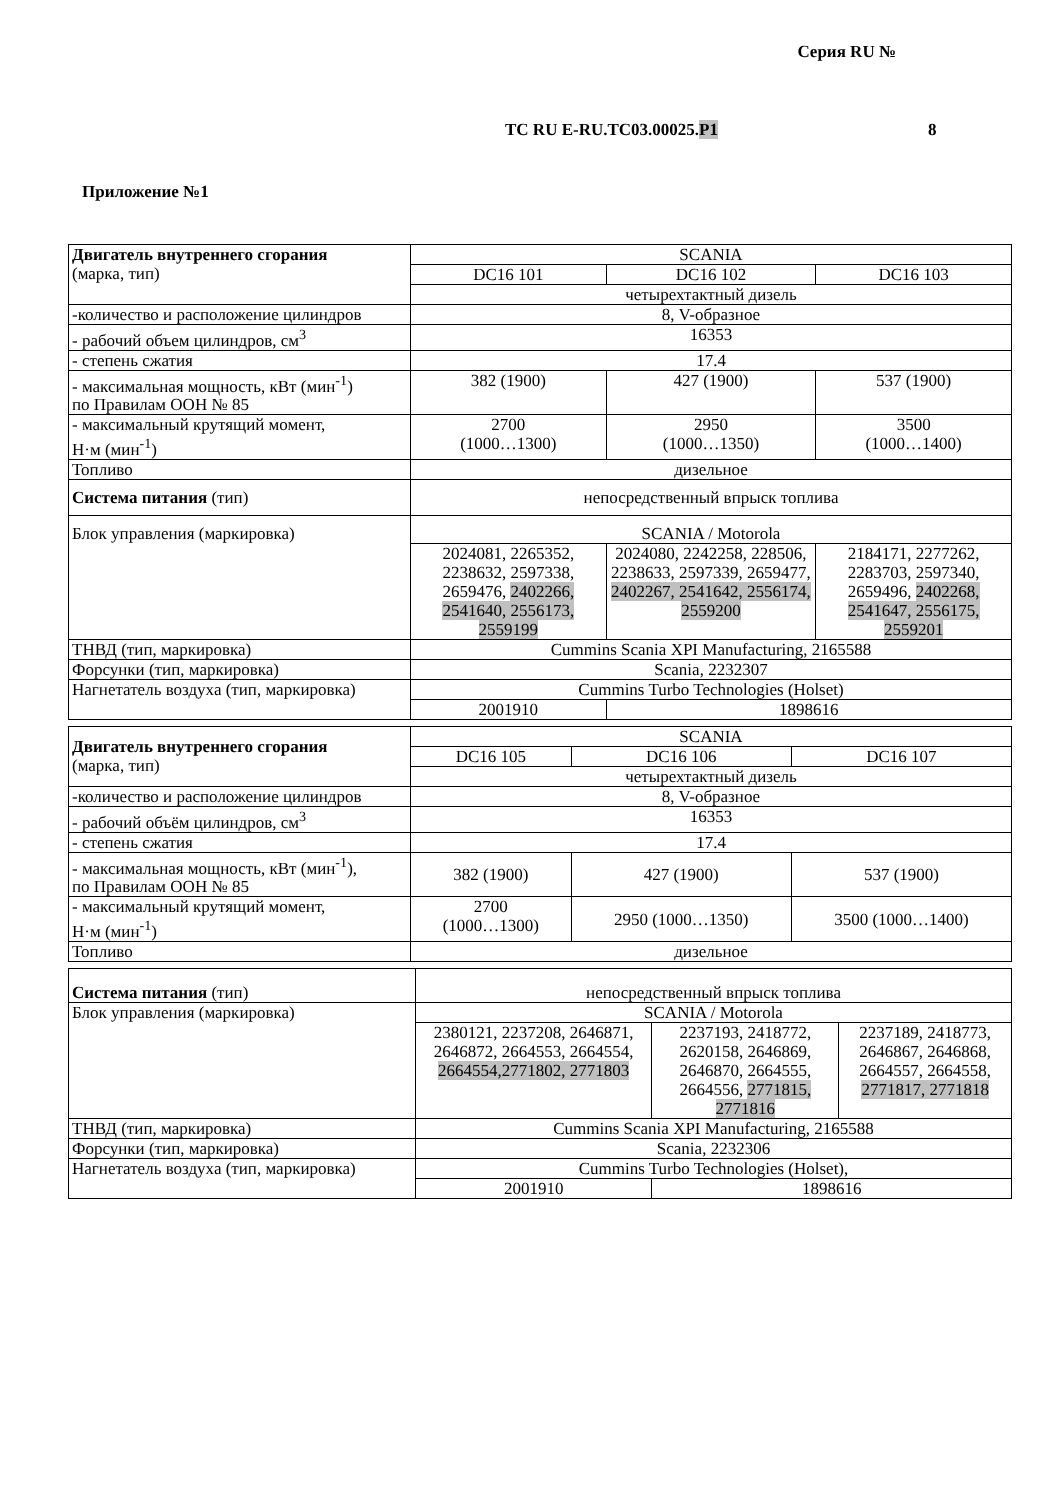Серия RU №
ТС RU E-RU.ТС03.00025.Р1 8
Приложение №1
| Двигатель внутреннего сгорания (марка, тип) | SCANIA | | |
| | DC16 101 | DC16 102 | DC16 103 |
| | четырехтактный дизель | | |
| -количество и расположение цилиндров | 8, V-образное | | |
| - рабочий объем цилиндров, см<sup>3</sup> | 16353 | | |
| - степень сжатия | 17.4 | | |
| - максимальная мощность, кВт (мин<sup>-1</sup>) по Правилам ООН № 85 | 382 (1900) | 427 (1900) | 537 (1900) |
| - максимальный крутящий момент, Н·м (мин<sup>-1</sup>) | 2700 (1000…1300) | 2950 (1000…1350) | 3500 (1000…1400) |
| Топливо | дизельное | | |
| Система питания (тип) | непосредственный впрыск топлива | | |
| Блок управления (маркировка) | SCANIA / Motorola | | |
| | 2024081, 2265352, 2238632, 2597338, 2659476, 2402266, 2541640, 2556173, 2559199 | 2024080, 2242258, 228506, 2238633, 2597339, 2659477, 2402267, 2541642, 2556174, 2559200 | 2184171, 2277262, 2283703, 2597340, 2659496, 2402268, 2541647, 2556175, 2559201 |
| ТНВД (тип, маркировка) | Cummins Scania XPI Manufacturing, 2165588 | | |
| Форсунки (тип, маркировка) | Scania, 2232307 | | |
| Нагнетатель воздуха (тип, маркировка) | Cummins Turbo Technologies (Holset) | | |
| | 2001910 | 1898616 | |
| Двигатель внутреннего сгорания (марка, тип) | SCANIA | | |
| | DC16 105 | DC16 106 | DC16 107 |
| | четырехтактный дизель | | |
| -количество и расположение цилиндров | 8, V-образное | | |
| - рабочий объём цилиндров, см<sup>3</sup> | 16353 | | |
| - степень сжатия | 17.4 | | |
| - максимальная мощность, кВт (мин<sup>-1</sup>), по Правилам ООН № 85 | 382 (1900) | 427 (1900) | 537 (1900) |
| - максимальный крутящий момент, Н·м (мин<sup>-1</sup>) | 2700 (1000…1300) | 2950 (1000…1350) | 3500 (1000…1400) |
| Топливо | дизельное | | |
| Система питания (тип) | непосредственный впрыск топлива | | |
| Блок управления (маркировка) | SCANIA / Motorola | | |
| | 2380121, 2237208, 2646871, 2646872, 2664553, 2664554, 2664554,2771802, 2771803 | 2237193, 2418772, 2620158, 2646869, 2646870, 2664555, 2664556, 2771815, 2771816 | 2237189, 2418773, 2646867, 2646868, 2664557, 2664558, 2771817, 2771818 |
| ТНВД (тип, маркировка) | Cummins Scania XPI Manufacturing, 2165588 | | |
| Форсунки (тип, маркировка) | Scania, 2232306 | | |
| Нагнетатель воздуха (тип, маркировка) | Cummins Turbo Technologies (Holset), | | |
| | 2001910 | 1898616 | |